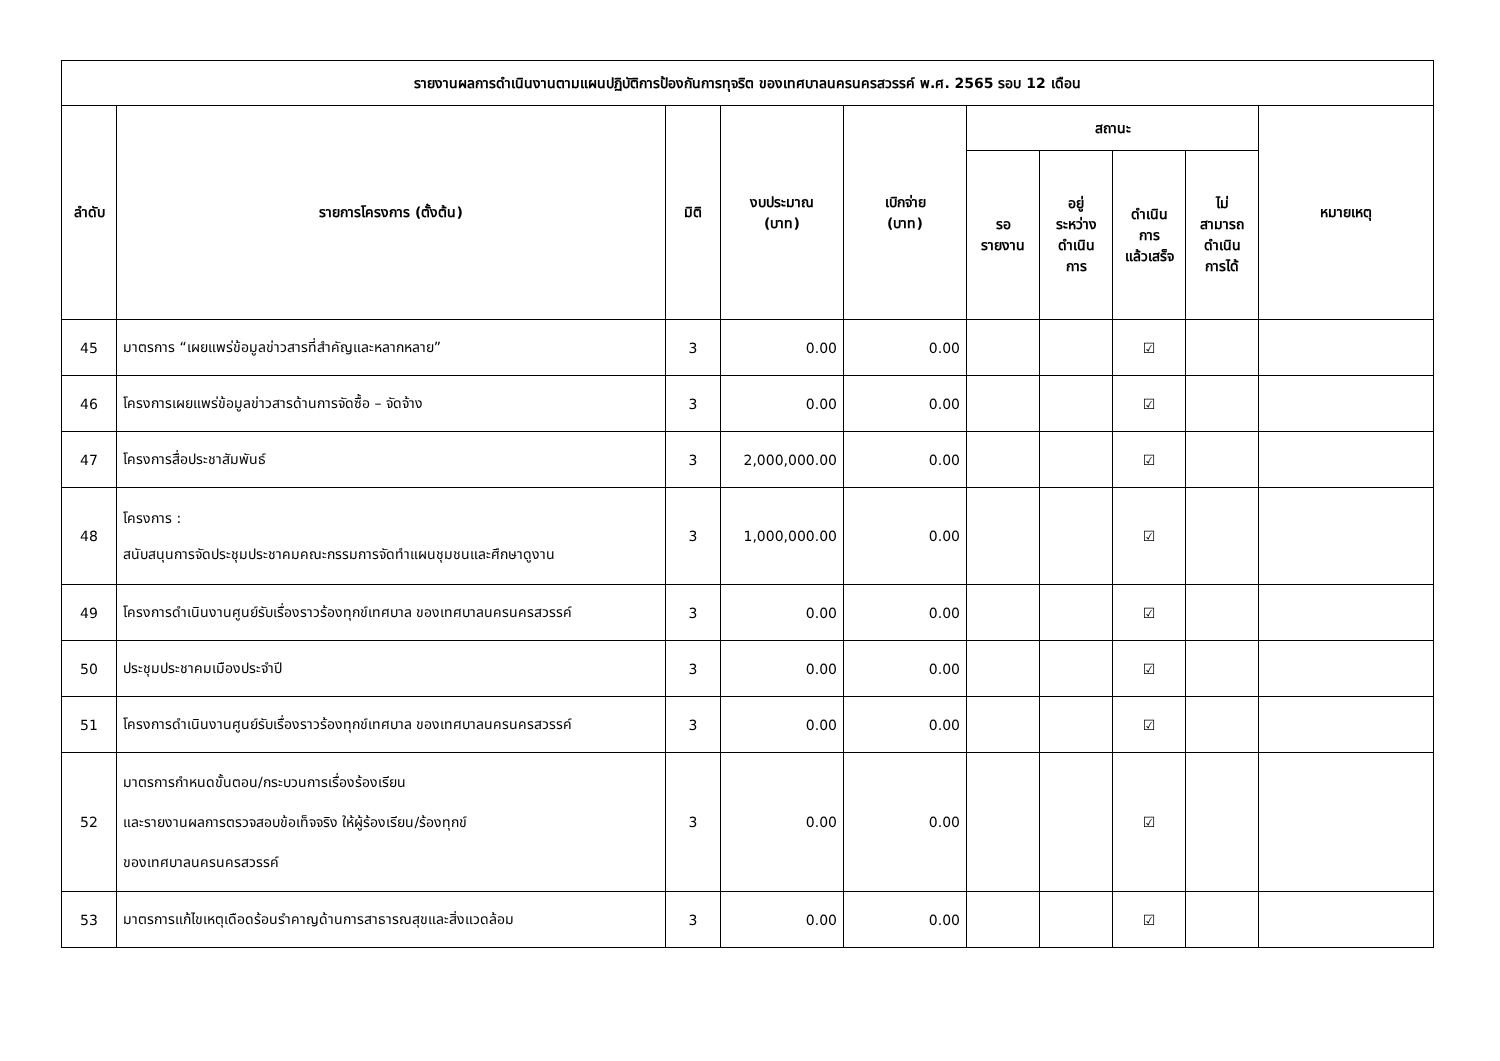| รายงานผลการดำเนินงานตามแผนปฏิบัติการป้องกันการทุจริต ของเทศบาลนครนครสวรรค์ พ.ศ. 2565 รอบ 12 เดือน | | | | | | | | | |
| --- | --- | --- | --- | --- | --- | --- | --- | --- | --- |
| ลำดับ | รายการโครงการ (ตั้งต้น) | มิติ | งบประมาณ (บาท) | เบิกจ่าย (บาท) | สถานะ | | | | หมายเหตุ |
| | | | | | รอ รายงาน | อยู่ ระหว่าง ดำเนิน การ | ดำเนิน การ แล้วเสร็จ | ไม่ สามารถ ดำเนิน การได้ | |
| 45 | มาตรการ “เผยแพร่ข้อมูลข่าวสารที่สำคัญและหลากหลาย” | 3 | 0.00 | 0.00 | | | ☑ | | |
| 46 | โครงการเผยแพร่ข้อมูลข่าวสารด้านการจัดซื้อ – จัดจ้าง | 3 | 0.00 | 0.00 | | | ☑ | | |
| 47 | โครงการสื่อประชาสัมพันธ์ | 3 | 2,000,000.00 | 0.00 | | | ☑ | | |
| 48 | โครงการ : สนับสนุนการจัดประชุมประชาคมคณะกรรมการจัดทำแผนชุมชนและศึกษาดูงาน | 3 | 1,000,000.00 | 0.00 | | | ☑ | | |
| 49 | โครงการดำเนินงานศูนย์รับเรื่องราวร้องทุกข์เทศบาล ของเทศบาลนครนครสวรรค์ | 3 | 0.00 | 0.00 | | | ☑ | | |
| 50 | ประชุมประชาคมเมืองประจำปี | 3 | 0.00 | 0.00 | | | ☑ | | |
| 51 | โครงการดำเนินงานศูนย์รับเรื่องราวร้องทุกข์เทศบาล ของเทศบาลนครนครสวรรค์ | 3 | 0.00 | 0.00 | | | ☑ | | |
| 52 | มาตรการกำหนดขั้นตอน/กระบวนการเรื่องร้องเรียน และรายงานผลการตรวจสอบข้อเท็จจริง ให้ผู้ร้องเรียน/ร้องทุกข์ ของเทศบาลนครนครสวรรค์ | 3 | 0.00 | 0.00 | | | ☑ | | |
| 53 | มาตรการแก้ไขเหตุเดือดร้อนรำคาญด้านการสาธารณสุขและสิ่งแวดล้อม | 3 | 0.00 | 0.00 | | | ☑ | | |